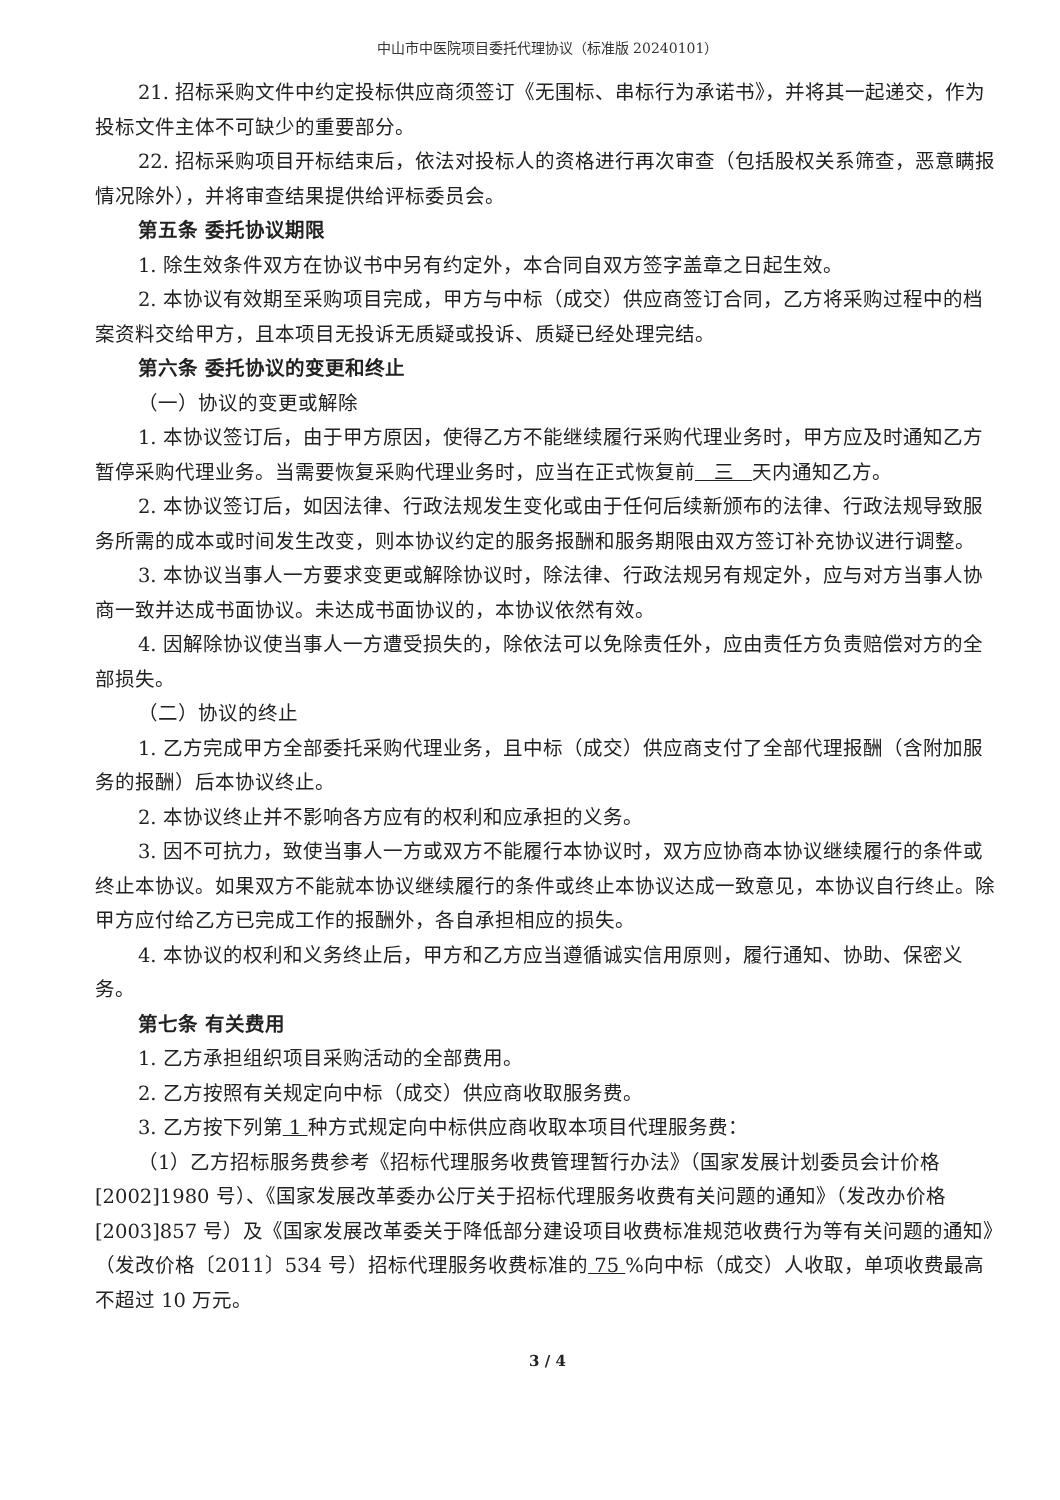中山市中医院项目委托代理协议（标准版 20240101）
21. 招标采购文件中约定投标供应商须签订《无围标、串标行为承诺书》，并将其一起递交，作为投标文件主体不可缺少的重要部分。
22. 招标采购项目开标结束后，依法对投标人的资格进行再次审查（包括股权关系筛查，恶意瞒报情况除外），并将审查结果提供给评标委员会。
第五条 委托协议期限
1. 除生效条件双方在协议书中另有约定外，本合同自双方签字盖章之日起生效。
2. 本协议有效期至采购项目完成，甲方与中标（成交）供应商签订合同，乙方将采购过程中的档案资料交给甲方，且本项目无投诉无质疑或投诉、质疑已经处理完结。
第六条 委托协议的变更和终止
（一）协议的变更或解除
1. 本协议签订后，由于甲方原因，使得乙方不能继续履行采购代理业务时，甲方应及时通知乙方暂停采购代理业务。当需要恢复采购代理业务时，应当在正式恢复前 三 天内通知乙方。
2. 本协议签订后，如因法律、行政法规发生变化或由于任何后续新颁布的法律、行政法规导致服务所需的成本或时间发生改变，则本协议约定的服务报酬和服务期限由双方签订补充协议进行调整。
3. 本协议当事人一方要求变更或解除协议时，除法律、行政法规另有规定外，应与对方当事人协商一致并达成书面协议。未达成书面协议的，本协议依然有效。
4. 因解除协议使当事人一方遭受损失的，除依法可以免除责任外，应由责任方负责赔偿对方的全部损失。
（二）协议的终止
1. 乙方完成甲方全部委托采购代理业务，且中标（成交）供应商支付了全部代理报酬（含附加服务的报酬）后本协议终止。
2. 本协议终止并不影响各方应有的权利和应承担的义务。
3. 因不可抗力，致使当事人一方或双方不能履行本协议时，双方应协商本协议继续履行的条件或终止本协议。如果双方不能就本协议继续履行的条件或终止本协议达成一致意见，本协议自行终止。除甲方应付给乙方已完成工作的报酬外，各自承担相应的损失。
4. 本协议的权利和义务终止后，甲方和乙方应当遵循诚实信用原则，履行通知、协助、保密义务。
第七条 有关费用
1. 乙方承担组织项目采购活动的全部费用。
2. 乙方按照有关规定向中标（成交）供应商收取服务费。
3. 乙方按下列第 1 种方式规定向中标供应商收取本项目代理服务费：
（1）乙方招标服务费参考《招标代理服务收费管理暂行办法》（国家发展计划委员会计价格[2002]1980 号）、《国家发展改革委办公厅关于招标代理服务收费有关问题的通知》（发改办价格[2003]857 号）及《国家发展改革委关于降低部分建设项目收费标准规范收费行为等有关问题的通知》（发改价格〔2011〕534 号）招标代理服务收费标准的 75 %向中标（成交）人收取，单项收费最高不超过 10 万元。
3 / 4